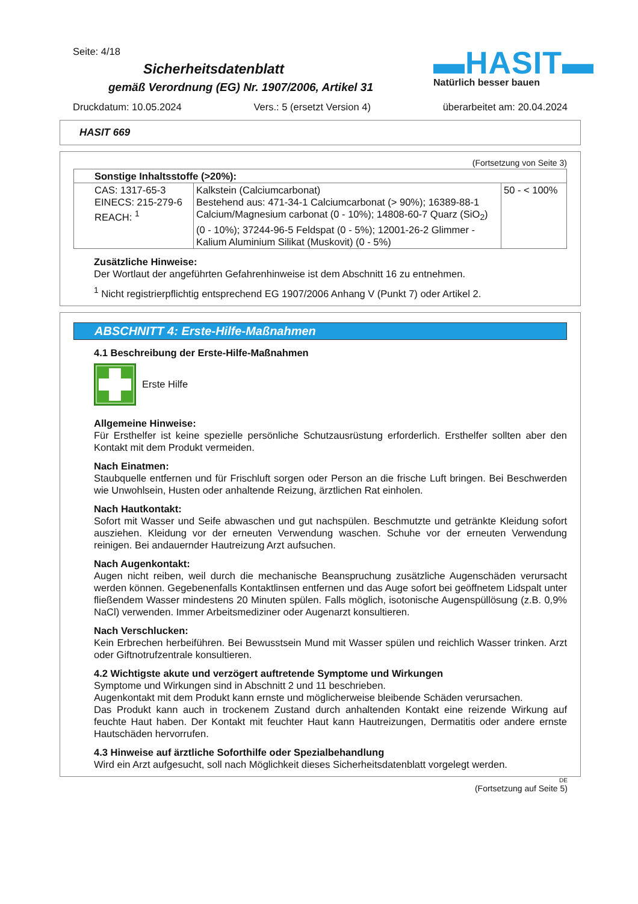Seite: 4/18
▬HASIT▬
Natürlich besser bauen
Sicherheitsdatenblatt
gemäß Verordnung (EG) Nr. 1907/2006, Artikel 31
Druckdatum: 10.05.2024 Vers.: 5 (ersetzt Version 4) überarbeitet am: 20.04.2024
HASIT 669
(Fortsetzung von Seite 3)
| Sonstige Inhaltsstoffe (>20%): | | |
| CAS: 1317-65-3 EINECS: 215-279-6 REACH: <sup>1</sup> | Kalkstein (Calciumcarbonat) Bestehend aus: 471-34-1 Calciumcarbonat (> 90%); 16389-88-1 Calcium/Magnesium carbonat (0 - 10%); 14808-60-7 Quarz (SiO<sub>2</sub>) (0 - 10%); 37244-96-5 Feldspat (0 - 5%); 12001-26-2 Glimmer - Kalium Aluminium Silikat (Muskovit) (0 - 5%) | 50 - < 100% |
Zusätzliche Hinweise:
Der Wortlaut der angeführten Gefahrenhinweise ist dem Abschnitt 16 zu entnehmen.
<sup>1</sup> Nicht registrierpflichtig entsprechend EG 1907/2006 Anhang V (Punkt 7) oder Artikel 2.
ABSCHNITT 4: Erste-Hilfe-Maßnahmen
4.1 Beschreibung der Erste-Hilfe-Maßnahmen
Erste Hilfe
Allgemeine Hinweise:
Für Ersthelfer ist keine spezielle persönliche Schutzausrüstung erforderlich. Ersthelfer sollten aber den Kontakt mit dem Produkt vermeiden.
Nach Einatmen:
Staubquelle entfernen und für Frischluft sorgen oder Person an die frische Luft bringen. Bei Beschwerden wie Unwohlsein, Husten oder anhaltende Reizung, ärztlichen Rat einholen.
Nach Hautkontakt:
Sofort mit Wasser und Seife abwaschen und gut nachspülen. Beschmutzte und getränkte Kleidung sofort ausziehen. Kleidung vor der erneuten Verwendung waschen. Schuhe vor der erneuten Verwendung reinigen. Bei andauernder Hautreizung Arzt aufsuchen.
Nach Augenkontakt:
Augen nicht reiben, weil durch die mechanische Beanspruchung zusätzliche Augenschäden verursacht werden können. Gegebenenfalls Kontaktlinsen entfernen und das Auge sofort bei geöffnetem Lidspalt unter fließendem Wasser mindestens 20 Minuten spülen. Falls möglich, isotonische Augenspüllösung (z.B. 0,9% NaCl) verwenden. Immer Arbeitsmediziner oder Augenarzt konsultieren.
Nach Verschlucken:
Kein Erbrechen herbeiführen. Bei Bewusstsein Mund mit Wasser spülen und reichlich Wasser trinken. Arzt oder Giftnotrufzentrale konsultieren.
4.2 Wichtigste akute und verzögert auftretende Symptome und Wirkungen
Symptome und Wirkungen sind in Abschnitt 2 und 11 beschrieben.
Augenkontakt mit dem Produkt kann ernste und möglicherweise bleibende Schäden verursachen.
Das Produkt kann auch in trockenem Zustand durch anhaltenden Kontakt eine reizende Wirkung auf feuchte Haut haben. Der Kontakt mit feuchter Haut kann Hautreizungen, Dermatitis oder andere ernste Hautschäden hervorrufen.
4.3 Hinweise auf ärztliche Soforthilfe oder Spezialbehandlung
Wird ein Arzt aufgesucht, soll nach Möglichkeit dieses Sicherheitsdatenblatt vorgelegt werden.
DE
(Fortsetzung auf Seite 5)